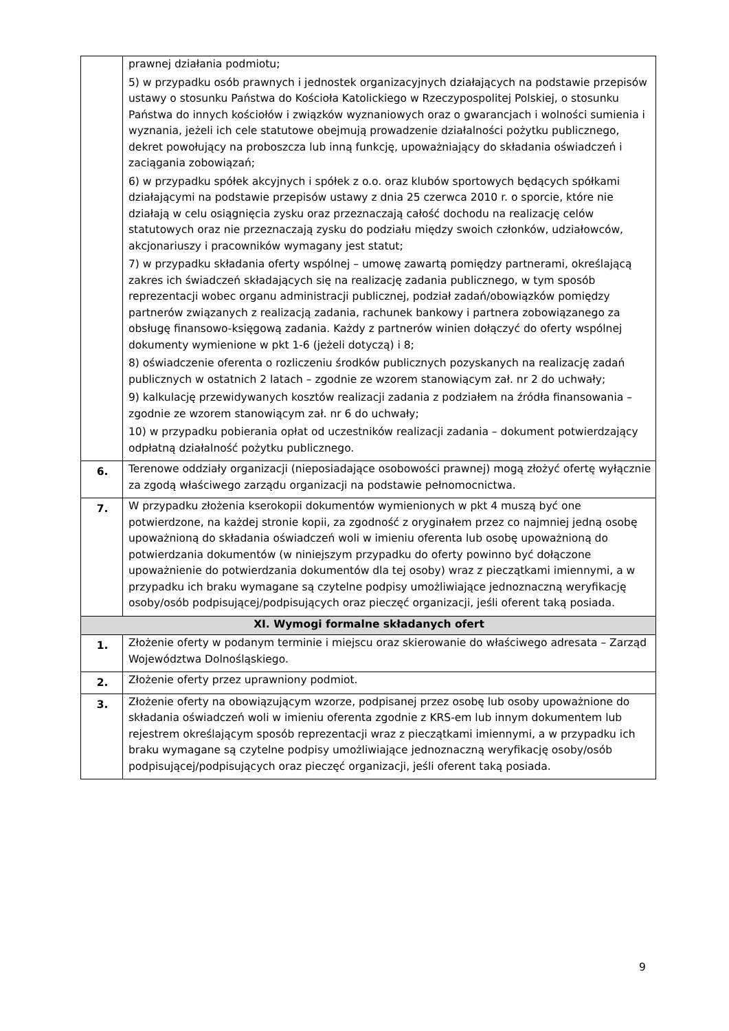| | prawnej działania podmiotu; 5) w przypadku osób prawnych i jednostek organizacyjnych działających na podstawie przepisów ustawy o stosunku Państwa do Kościoła Katolickiego w Rzeczypospolitej Polskiej, o stosunku Państwa do innych kościołów i związków wyznaniowych oraz o gwarancjach i wolności sumienia i wyznania, jeżeli ich cele statutowe obejmują prowadzenie działalności pożytku publicznego, dekret powołujący na proboszcza lub inną funkcję, upoważniający do składania oświadczeń i zaciągania zobowiązań; 6) w przypadku spółek akcyjnych i spółek z o.o. oraz klubów sportowych będących spółkami działającymi na podstawie przepisów ustawy z dnia 25 czerwca 2010 r. o sporcie, które nie działają w celu osiągnięcia zysku oraz przeznaczają całość dochodu na realizację celów statutowych oraz nie przeznaczają zysku do podziału między swoich członków, udziałowców, akcjonariuszy i pracowników wymagany jest statut; 7) w przypadku składania oferty wspólnej – umowę zawartą pomiędzy partnerami, określającą zakres ich świadczeń składających się na realizację zadania publicznego, w tym sposób reprezentacji wobec organu administracji publicznej, podział zadań/obowiązków pomiędzy partnerów związanych z realizacją zadania, rachunek bankowy i partnera zobowiązanego za obsługę finansowo-księgową zadania. Każdy z partnerów winien dołączyć do oferty wspólnej dokumenty wymienione w pkt 1-6 (jeżeli dotyczą) i 8; 8) oświadczenie oferenta o rozliczeniu środków publicznych pozyskanych na realizację zadań publicznych w ostatnich 2 latach – zgodnie ze wzorem stanowiącym zał. nr 2 do uchwały; 9) kalkulację przewidywanych kosztów realizacji zadania z podziałem na źródła finansowania – zgodnie ze wzorem stanowiącym zał. nr 6 do uchwały; 10) w przypadku pobierania opłat od uczestników realizacji zadania – dokument potwierdzający odpłatną działalność pożytku publicznego. |
| 6. | Terenowe oddziały organizacji (nieposiadające osobowości prawnej) mogą złożyć ofertę wyłącznie za zgodą właściwego zarządu organizacji na podstawie pełnomocnictwa. |
| 7. | W przypadku złożenia kserokopii dokumentów wymienionych w pkt 4 muszą być one potwierdzone, na każdej stronie kopii, za zgodność z oryginałem przez co najmniej jedną osobę upoważnioną do składania oświadczeń woli w imieniu oferenta lub osobę upoważnioną do potwierdzania dokumentów (w niniejszym przypadku do oferty powinno być dołączone upoważnienie do potwierdzania dokumentów dla tej osoby) wraz z pieczątkami imiennymi, a w przypadku ich braku wymagane są czytelne podpisy umożliwiające jednoznaczną weryfikację osoby/osób podpisującej/podpisujących oraz pieczęć organizacji, jeśli oferent taką posiada. |
| XI. Wymogi formalne składanych ofert | |
| 1. | Złożenie oferty w podanym terminie i miejscu oraz skierowanie do właściwego adresata – Zarząd Województwa Dolnośląskiego. |
| 2. | Złożenie oferty przez uprawniony podmiot. |
| 3. | Złożenie oferty na obowiązującym wzorze, podpisanej przez osobę lub osoby upoważnione do składania oświadczeń woli w imieniu oferenta zgodnie z KRS-em lub innym dokumentem lub rejestrem określającym sposób reprezentacji wraz z pieczątkami imiennymi, a w przypadku ich braku wymagane są czytelne podpisy umożliwiające jednoznaczną weryfikację osoby/osób podpisującej/podpisujących oraz pieczęć organizacji, jeśli oferent taką posiada. |
9